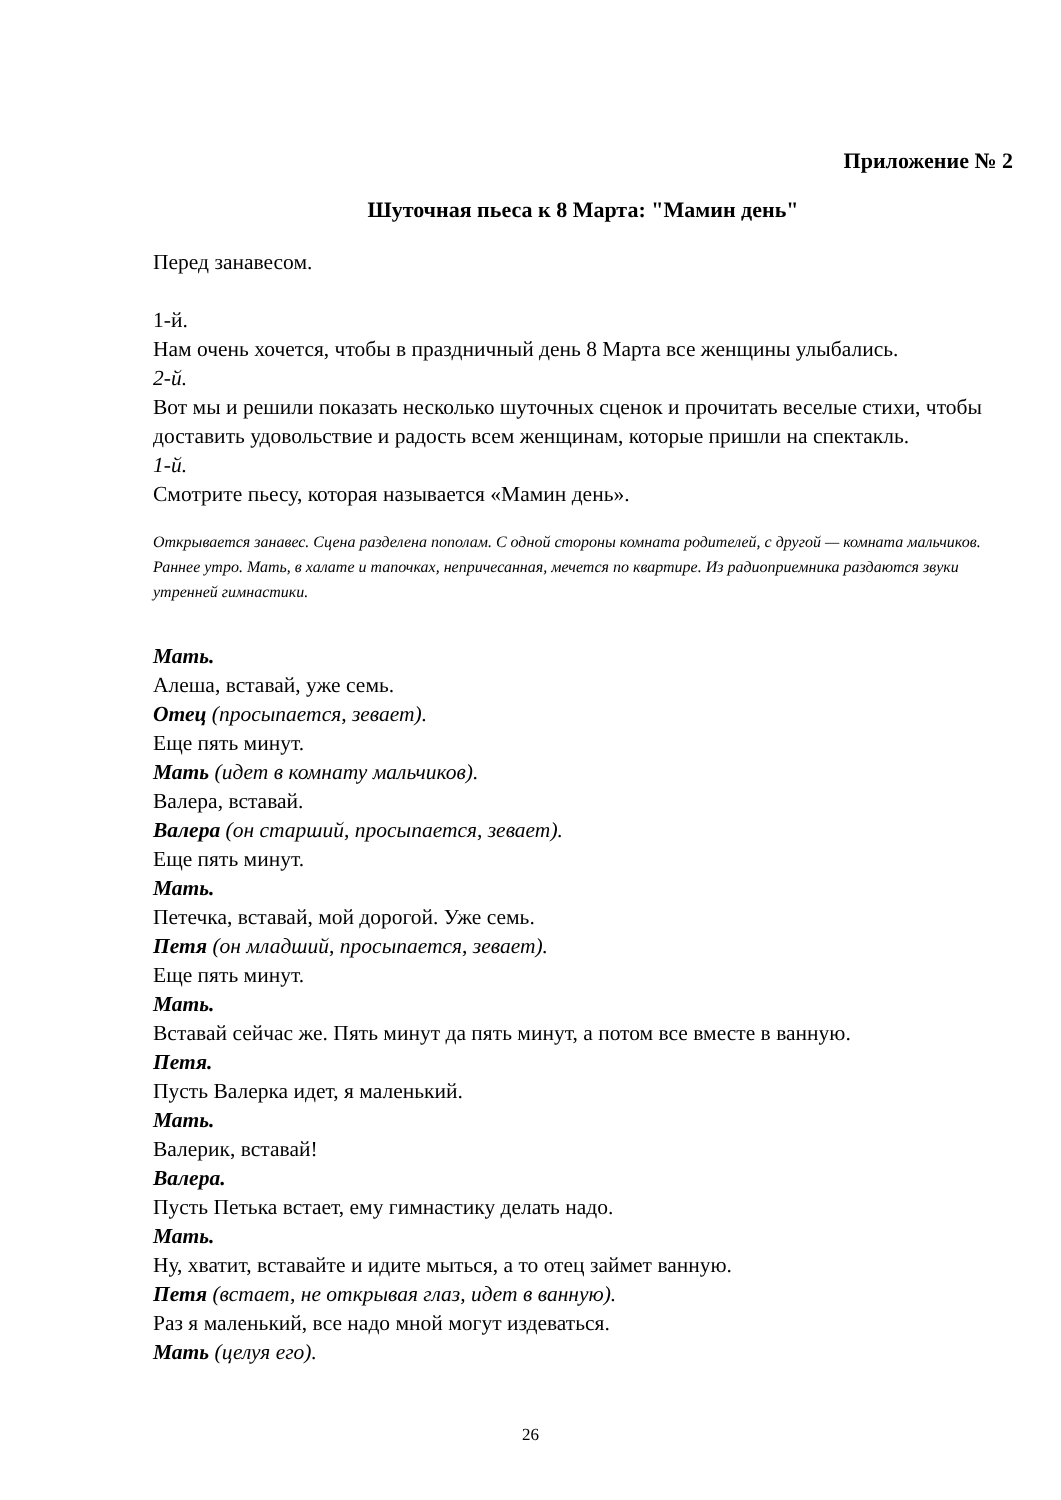Приложение № 2
Шуточная пьеса к 8 Марта: "Мамин день"
Перед занавесом.
1-й.
Нам очень хочется, чтобы в праздничный день 8 Марта все женщины улыбались.
2-й.
Вот мы и решили показать несколько шуточных сценок и прочитать веселые стихи, чтобы доставить удовольствие и радость всем женщинам, которые пришли на спектакль.
1-й.
Смотрите пьесу, которая называется «Мамин день».
Открывается занавес. Сцена разделена пополам. С одной стороны комната родителей, с другой — комната мальчиков. Раннее утро. Мать, в халате и тапочках, непричесанная, мечется по квартире. Из радиоприемника раздаются звуки утренней гимнастики.
Мать.
Алеша, вставай, уже семь.
Отец (просыпается, зевает).
Еще пять минут.
Мать (идет в комнату мальчиков).
Валера, вставай.
Валера (он старший, просыпается, зевает).
Еще пять минут.
Мать.
Петечка, вставай, мой дорогой. Уже семь.
Петя (он младший, просыпается, зевает).
Еще пять минут.
Мать.
Вставай сейчас же. Пять минут да пять минут, а потом все вместе в ванную.
Петя.
Пусть Валерка идет, я маленький.
Мать.
Валерик, вставай!
Валера.
Пусть Петька встает, ему гимнастику делать надо.
Мать.
Ну, хватит, вставайте и идите мыться, а то отец займет ванную.
Петя (встает, не открывая глаз, идет в ванную).
Раз я маленький, все надо мной могут издеваться.
Мать (целуя его).
26